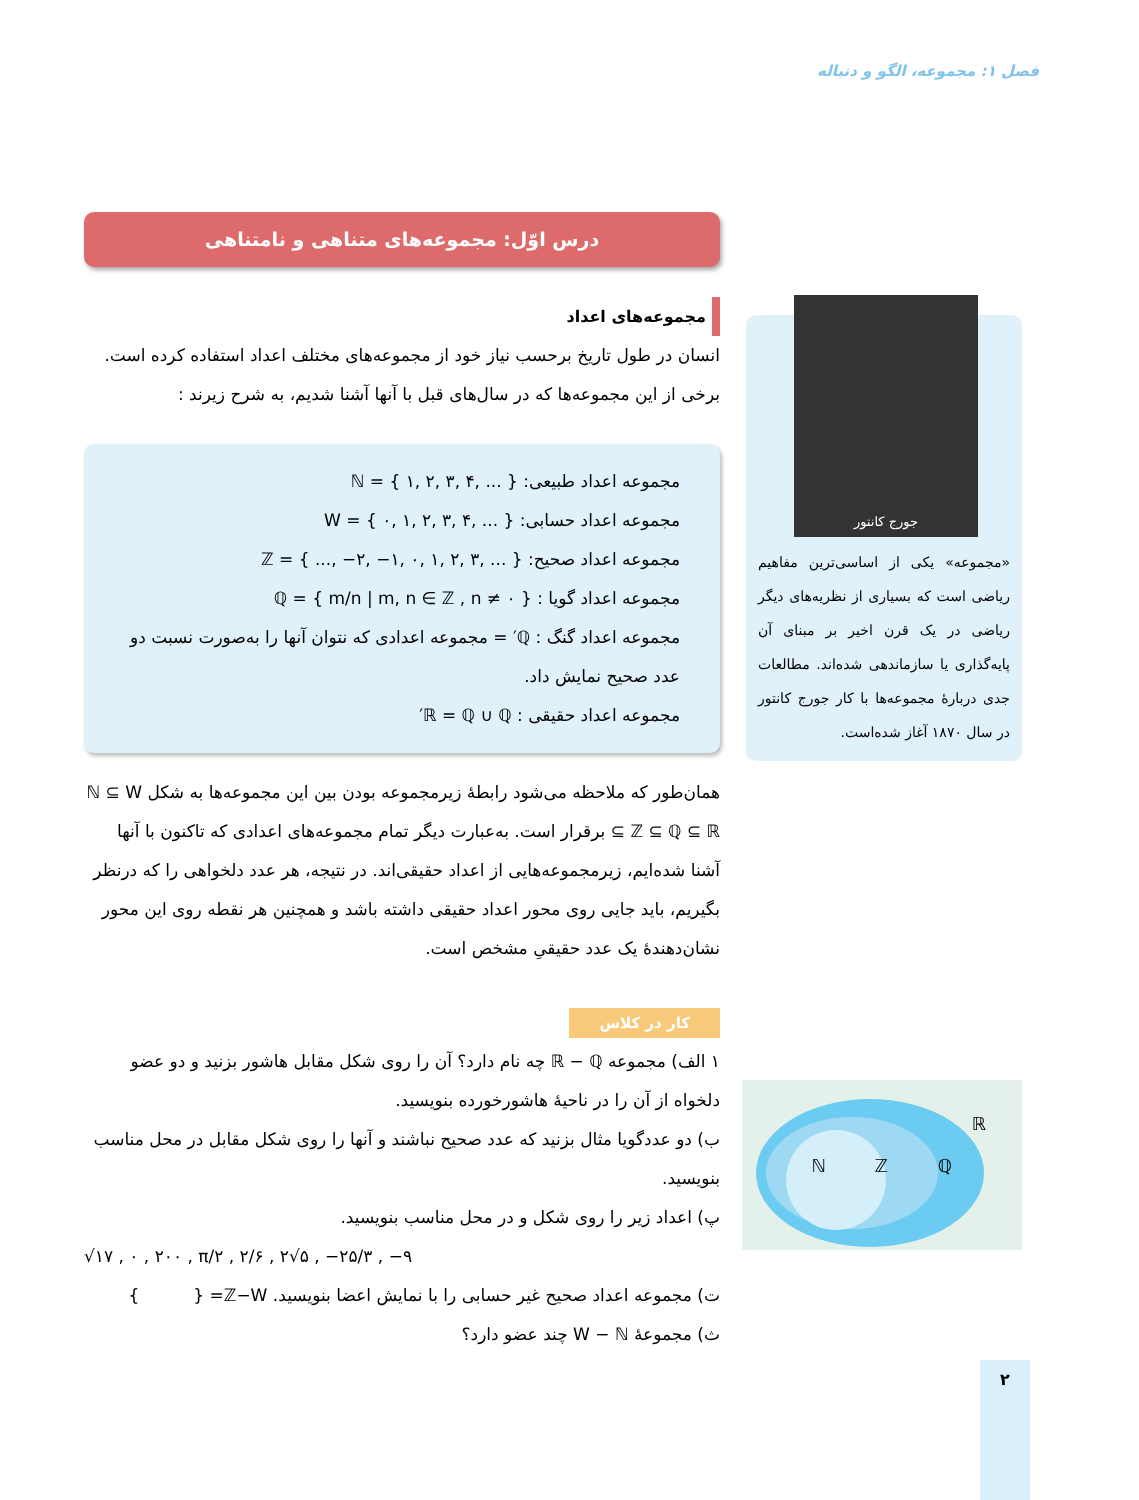فصل ۱: مجموعه، الگو و دنباله
درس اوّل: مجموعه‌های متناهی و نامتناهی
مجموعه‌های اعداد
انسان در طول تاریخ برحسب نیاز خود از مجموعه‌های مختلف اعداد استفاده کرده است. برخی از این مجموعه‌ها که در سال‌های قبل با آنها آشنا شدیم، به شرح زیرند :
مجموعه اعداد طبیعی: ℕ = { ۱, ۲, ۳, ۴, ... }
مجموعه اعداد حسابی: W = { ۰, ۱, ۲, ۳, ۴, ... }
مجموعه اعداد صحیح: ℤ = { ..., −۲, −۱, ۰, ۱, ۲, ۳, ... }
مجموعه اعداد گویا : ℚ = { m/n | m, n ∈ ℤ , n ≠ ۰ }
مجموعه اعداد گنگ : ℚ′ = مجموعه اعدادی که نتوان آنها را به‌صورت نسبت دو عدد صحیح نمایش داد.
مجموعه اعداد حقیقی : ℝ = ℚ ∪ ℚ′
همان‌طور که ملاحظه می‌شود رابطهٔ زیرمجموعه بودن بین این مجموعه‌ها به شکل ℕ ⊆ W ⊆ ℤ ⊆ ℚ ⊆ ℝ برقرار است. به‌عبارت دیگر تمام مجموعه‌های اعدادی که تاکنون با آنها آشنا شده‌ایم، زیرمجموعه‌هایی از اعداد حقیقی‌اند. در نتیجه، هر عدد دلخواهی را که درنظر بگیریم، باید جایی روی محور اعداد حقیقی داشته باشد و همچنین هر نقطه روی این محور نشان‌دهندهٔ یک عدد حقیقیِ مشخص است.
کار در کلاس
۱ الف) مجموعه ℝ − ℚ چه نام دارد؟ آن را روی شکل مقابل هاشور بزنید و دو عضو دلخواه از آن را در ناحیهٔ هاشورخورده بنویسید.
ب) دو عددگویا مثال بزنید که عدد صحیح نباشند و آنها را روی شکل مقابل در محل مناسب بنویسید.
پ) اعداد زیر را روی شکل و در محل مناسب بنویسید.
√۱۷ , ۰ , ۲۰۰ , π/۲ , ۲/۶ , ۲√۵ , −۲۵/۳ , −۹
ت) مجموعه اعداد صحیح غیر حسابی را با نمایش اعضا بنویسید. ℤ−W= { }
ث) مجموعهٔ W − ℕ چند عضو دارد؟
جورج کانتور
«مجموعه» یکی از اساسی‌ترین مفاهیم ریاضی است که بسیاری از نظریه‌های دیگر ریاضی در یک قرن اخیر بر مبنای آن پایه‌گذاری یا سازماندهی شده‌اند. مطالعات جدی دربارهٔ مجموعه‌ها با کار جورج کانتور در سال ۱۸۷۰ آغاز شده‌است.
ℝ
ℚ
ℤ
ℕ
۲